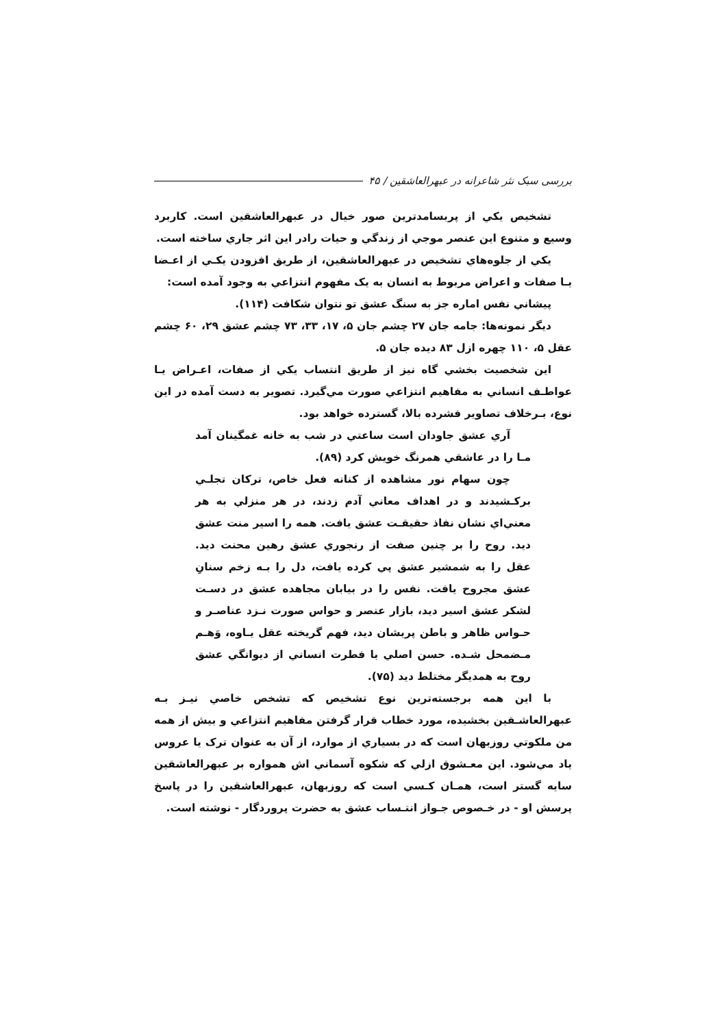بررسی سبک نثر شاعرانه در عبهرالعاشقین / ۴۵
تشخيص يكي از پربسامدترين صور خيال در عبهرالعاشقين است. كاربرد وسيع و متنوع اين عنصر موجي از زندگي و حيات رادر اين اثر جاري ساخته است.
يكي از جلوه‌هاي تشخيص در عبهرالعاشقين، از طريق افزودن يكـي از اعـضا يـا صفات و اعراض مربوط به انسان به يک مفهوم انتزاعي به وجود آمده است:
پيشاني نفس اماره جز به سنگ عشق تو نتوان شكافت (۱۱۴).
ديگر نمونه‌ها: جامه جان ۲۷ چشم جان ۵، ۱۷، ۳۳، ۷۳ چشم عشق ۲۹، ۶۰ چشم عقل ۵، ۱۱۰ چهره ازل ۸۳ ديده جان ۵.
اين شخصيت بخشي گاه نيز از طريق انتساب يكي از صفات، اعـراض يـا عواطـف انساني به مفاهيم انتزاعي صورت مي‌گيرد. تصوير به دست آمده در اين نوع، بـرخلاف تصاوير فشرده بالا، گسترده خواهد بود.
آري عشق جاودان است ساعتي در شب به خانه غمگينان آمد مـا را در عاشقي همرنگ خويش كرد (۸۹).
چون سهام نور مشاهده از كنانه فعل خاص، تركان تجلـي بركـشيدند و در اهداف معاني آدم زدند، در هر منزلي به هر معني‌اي نشان نفاذ حقيقـت عشق يافت. همه را اسير منت عشق ديد. روح را بر چنين صفت از رنجوري عشق رهين محنت ديد. عقل را به شمشير عشق پي كرده يافت، دل را بـه زخم سنانِ عشق مجروح يافت. نفس را در بيابان مجاهده عشق در دسـت لشكر عشق اسير ديد، بازار عنصر و حواس صورت نـزد عناصـر و حـواس ظاهر و باطن پريشان ديد، فهم گريخته عقل يـاوه، وَهـم مـضمحل شـده. حسن اصلي با فطرت انساني از ديوانگي عشق روح به همديگر مختلط ديد (۷۵).
با اين همه برجسته‌ترين نوع تشخيص كه تشخص خاصي نيـز بـه عبهرالعاشـقين بخشيده، مورد خطاب قرار گرفتن مفاهيم انتزاعي و بيش از همه من ملكوتي روزبهان است كه در بسياري از موارد، از آن به عنوان ترک يا عروس ياد مي‌شود. اين معـشوق ازلي كه شكوه آسماني اش همواره بر عبهرالعاشقين سايه گستر است، همـان كـسي است كه روزبهان، عبهرالعاشقين را در پاسخ پرسش او - در خـصوص جـواز انتـساب عشق به حضرت پروردگار - نوشته است.